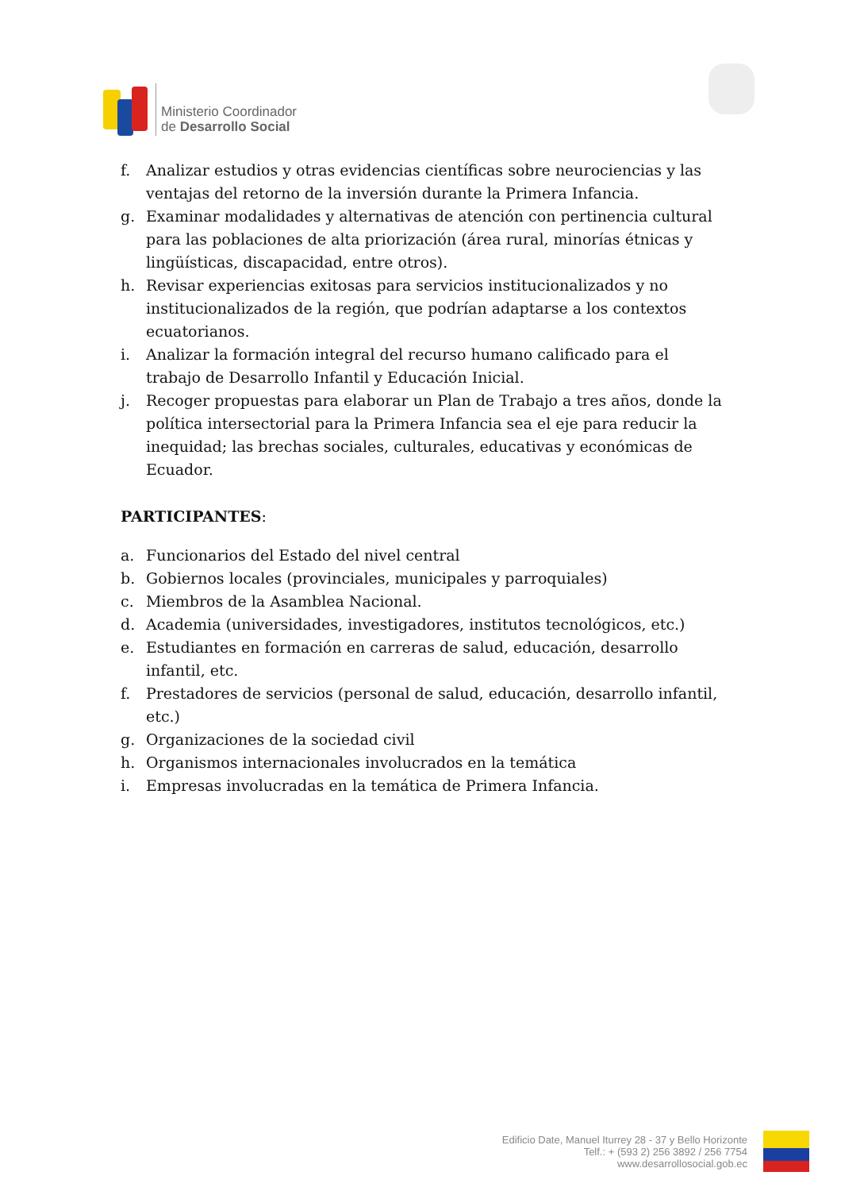Ministerio Coordinador
de Desarrollo Social
f. Analizar estudios y otras evidencias científicas sobre neurociencias y las ventajas del retorno de la inversión durante la Primera Infancia.
g. Examinar modalidades y alternativas de atención con pertinencia cultural para las poblaciones de alta priorización (área rural, minorías étnicas y lingüísticas, discapacidad, entre otros).
h. Revisar experiencias exitosas para servicios institucionalizados y no institucionalizados de la región, que podrían adaptarse a los contextos ecuatorianos.
i. Analizar la formación integral del recurso humano calificado para el trabajo de Desarrollo Infantil y Educación Inicial.
j. Recoger propuestas para elaborar un Plan de Trabajo a tres años, donde la política intersectorial para la Primera Infancia sea el eje para reducir la inequidad; las brechas sociales, culturales, educativas y económicas de Ecuador.
PARTICIPANTES:
a. Funcionarios del Estado del nivel central
b. Gobiernos locales (provinciales, municipales y parroquiales)
c. Miembros de la Asamblea Nacional.
d. Academia (universidades, investigadores, institutos tecnológicos, etc.)
e. Estudiantes en formación en carreras de salud, educación, desarrollo infantil, etc.
f. Prestadores de servicios (personal de salud, educación, desarrollo infantil, etc.)
g. Organizaciones de la sociedad civil
h. Organismos internacionales involucrados en la temática
i. Empresas involucradas en la temática de Primera Infancia.
Edificio Date, Manuel Iturrey 28 - 37 y Bello Horizonte
Telf.: + (593 2) 256 3892 / 256 7754
www.desarrollosocial.gob.ec